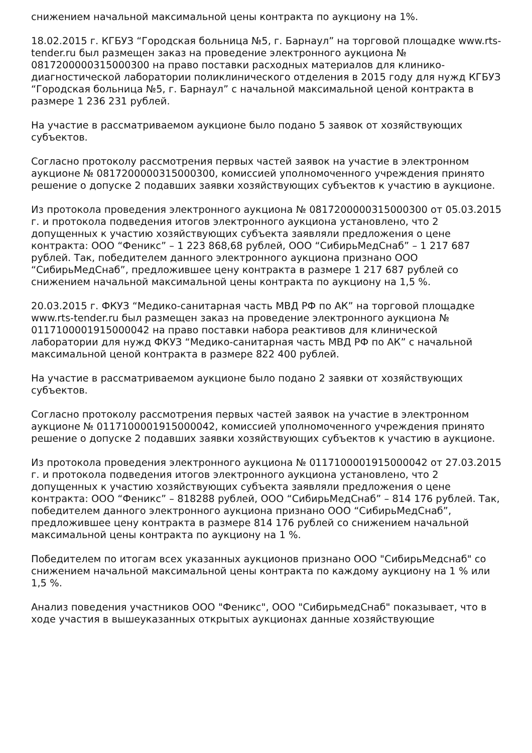снижением начальной максимальной цены контракта по аукциону на 1%.
18.02.2015 г. КГБУЗ “Городская больница №5, г. Барнаул” на торговой площадке www.rts-tender.ru был размещен заказ на проведение электронного аукциона № 0817200000315000300 на право поставки расходных материалов для клинико-диагностической лаборатории поликлинического отделения в 2015 году для нужд КГБУЗ “Городская больница №5, г. Барнаул” с начальной максимальной ценой контракта в размере 1 236 231 рублей.
На участие в рассматриваемом аукционе было подано 5 заявок от хозяйствующих субъектов.
Согласно протоколу рассмотрения первых частей заявок на участие в электронном аукционе № 0817200000315000300, комиссией уполномоченного учреждения принято решение о допуске 2 подавших заявки хозяйствующих субъектов к участию в аукционе.
Из протокола проведения электронного аукциона № 0817200000315000300 от 05.03.2015 г. и протокола подведения итогов электронного аукциона установлено, что 2 допущенных к участию хозяйствующих субъекта заявляли предложения о цене контракта: ООО “Феникс” – 1 223 868,68 рублей, ООО “СибирьМедСнаб” – 1 217 687 рублей. Так, победителем данного электронного аукциона признано ООО “СибирьМедСнаб”, предложившее цену контракта в размере 1 217 687 рублей со снижением начальной максимальной цены контракта по аукциону на 1,5 %.
20.03.2015 г. ФКУЗ “Медико-санитарная часть МВД РФ по АК” на торговой площадке www.rts-tender.ru был размещен заказ на проведение электронного аукциона № 0117100001915000042 на право поставки набора реактивов для клинической лаборатории для нужд ФКУЗ “Медико-санитарная часть МВД РФ по АК” с начальной максимальной ценой контракта в размере 822 400 рублей.
На участие в рассматриваемом аукционе было подано 2 заявки от хозяйствующих субъектов.
Согласно протоколу рассмотрения первых частей заявок на участие в электронном аукционе № 0117100001915000042, комиссией уполномоченного учреждения принято решение о допуске 2 подавших заявки хозяйствующих субъектов к участию в аукционе.
Из протокола проведения электронного аукциона № 0117100001915000042 от 27.03.2015 г. и протокола подведения итогов электронного аукциона установлено, что 2 допущенных к участию хозяйствующих субъекта заявляли предложения о цене контракта: ООО “Феникс” – 818288 рублей, ООО “СибирьМедСнаб” – 814 176 рублей. Так, победителем данного электронного аукциона признано ООО “СибирьМедСнаб”, предложившее цену контракта в размере 814 176 рублей со снижением начальной максимальной цены контракта по аукциону на 1 %.
Победителем по итогам всех указанных аукционов признано ООО "СибирьМедснаб" со снижением начальной максимальной цены контракта по каждому аукциону на 1 % или 1,5 %.
Анализ поведения участников ООО "Феникс", ООО "СибирьмедСнаб" показывает, что в ходе участия в вышеуказанных открытых аукционах данные хозяйствующие